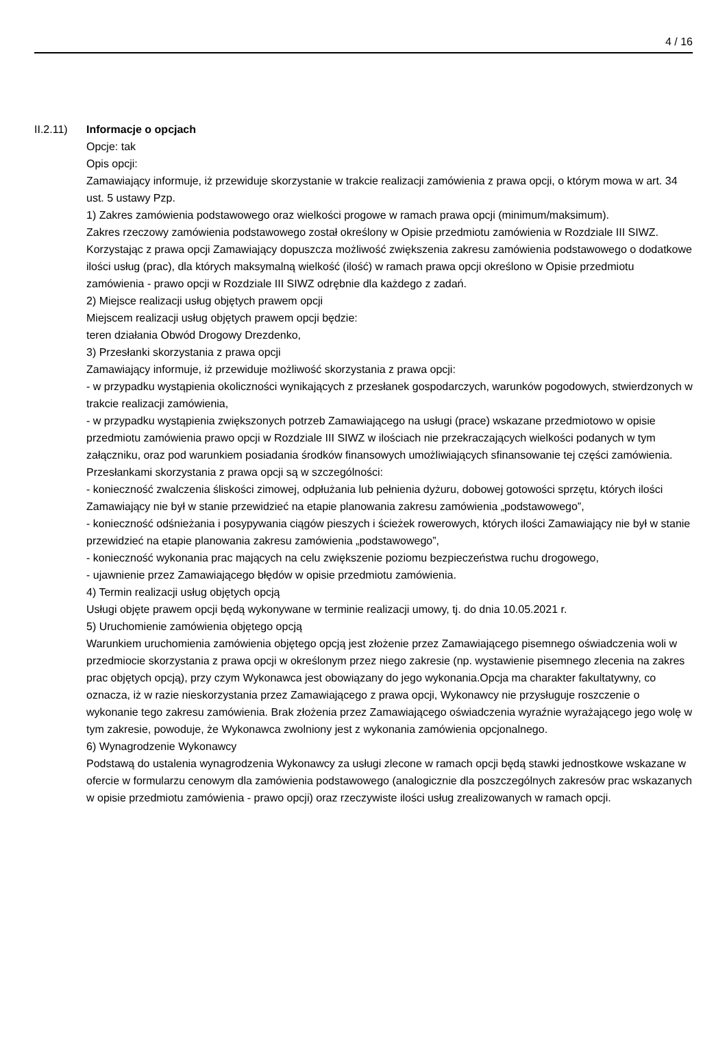4 / 16
II.2.11)
Informacje o opcjach
Opcje: tak
Opis opcji:
Zamawiający informuje, iż przewiduje skorzystanie w trakcie realizacji zamówienia z prawa opcji, o którym mowa w art. 34 ust. 5 ustawy Pzp.
1) Zakres zamówienia podstawowego oraz wielkości progowe w ramach prawa opcji (minimum/maksimum).
Zakres rzeczowy zamówienia podstawowego został określony w Opisie przedmiotu zamówienia w Rozdziale III SIWZ.
Korzystając z prawa opcji Zamawiający dopuszcza możliwość zwiększenia zakresu zamówienia podstawowego o dodatkowe ilości usług (prac), dla których maksymalną wielkość (ilość) w ramach prawa opcji określono w Opisie przedmiotu zamówienia - prawo opcji w Rozdziale III SIWZ odrębnie dla każdego z zadań.
2) Miejsce realizacji usług objętych prawem opcji
Miejscem realizacji usług objętych prawem opcji będzie:
teren działania Obwód Drogowy Drezdenko,
3) Przesłanki skorzystania z prawa opcji
Zamawiający informuje, iż przewiduje możliwość skorzystania z prawa opcji:
- w przypadku wystąpienia okoliczności wynikających z przesłanek gospodarczych, warunków pogodowych, stwierdzonych w trakcie realizacji zamówienia,
- w przypadku wystąpienia zwiększonych potrzeb Zamawiającego na usługi (prace) wskazane przedmiotowo w opisie przedmiotu zamówienia prawo opcji w Rozdziale III SIWZ w ilościach nie przekraczających wielkości podanych w tym załączniku, oraz pod warunkiem posiadania środków finansowych umożliwiających sfinansowanie tej części zamówienia.
Przesłankami skorzystania z prawa opcji są w szczególności:
- konieczność zwalczenia śliskości zimowej, odpłużania lub pełnienia dyżuru, dobowej gotowości sprzętu, których ilości Zamawiający nie był w stanie przewidzieć na etapie planowania zakresu zamówienia „podstawowego”,
- konieczność odśnieżania i posypywania ciągów pieszych i ścieżek rowerowych, których ilości Zamawiający nie był w stanie przewidzieć na etapie planowania zakresu zamówienia „podstawowego”,
- konieczność wykonania prac mających na celu zwiększenie poziomu bezpieczeństwa ruchu drogowego,
- ujawnienie przez Zamawiającego błędów w opisie przedmiotu zamówienia.
4) Termin realizacji usług objętych opcją
Usługi objęte prawem opcji będą wykonywane w terminie realizacji umowy, tj. do dnia 10.05.2021 r.
5) Uruchomienie zamówienia objętego opcją
Warunkiem uruchomienia zamówienia objętego opcją jest złożenie przez Zamawiającego pisemnego oświadczenia woli w przedmiocie skorzystania z prawa opcji w określonym przez niego zakresie (np. wystawienie pisemnego zlecenia na zakres prac objętych opcją), przy czym Wykonawca jest obowiązany do jego wykonania.Opcja ma charakter fakultatywny, co oznacza, iż w razie nieskorzystania przez Zamawiającego z prawa opcji, Wykonawcy nie przysługuje roszczenie o wykonanie tego zakresu zamówienia. Brak złożenia przez Zamawiającego oświadczenia wyraźnie wyrażającego jego wolę w tym zakresie, powoduje, że Wykonawca zwolniony jest z wykonania zamówienia opcjonalnego.
6) Wynagrodzenie Wykonawcy
Podstawą do ustalenia wynagrodzenia Wykonawcy za usługi zlecone w ramach opcji będą stawki jednostkowe wskazane w ofercie w formularzu cenowym dla zamówienia podstawowego (analogicznie dla poszczególnych zakresów prac wskazanych w opisie przedmiotu zamówienia - prawo opcji) oraz rzeczywiste ilości usług zrealizowanych w ramach opcji.